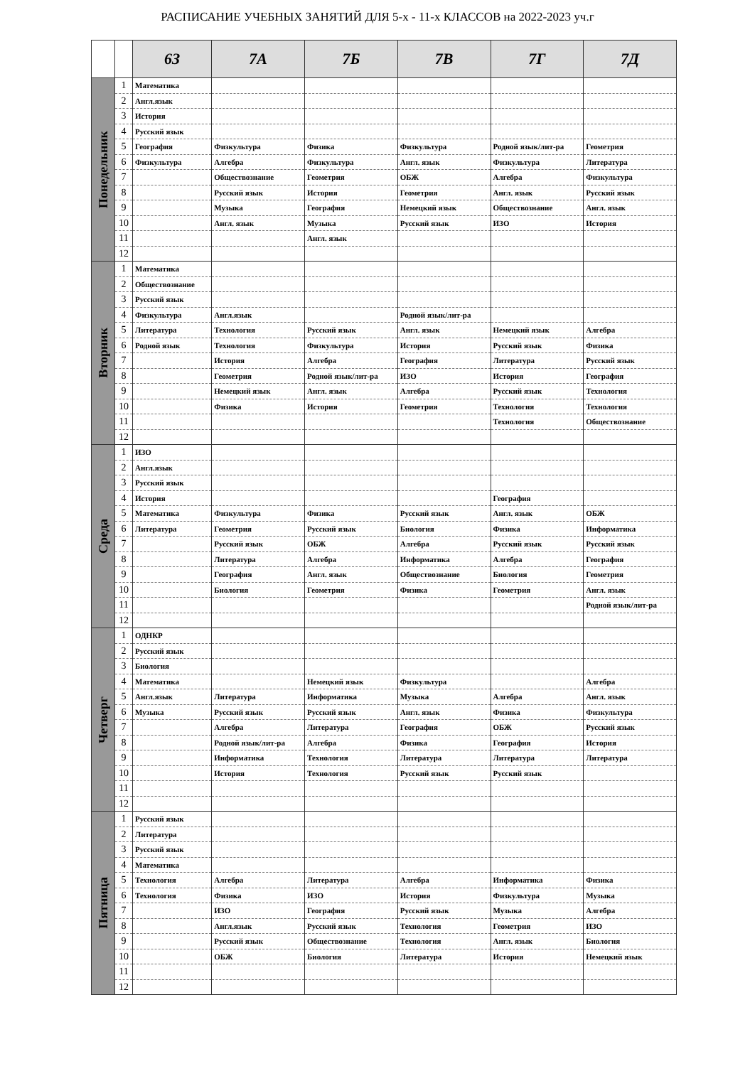РАСПИСАНИЕ УЧЕБНЫХ ЗАНЯТИЙ ДЛЯ 5-х - 11-х КЛАССОВ на 2022-2023 уч.г
| | | 6З | 7А | 7Б | 7В | 7Г | 7Д |
| --- | --- | --- | --- | --- | --- | --- | --- |
| Понедельник | 1 | Математика | | | | | |
| | 2 | Англ.язык | | | | | |
| | 3 | История | | | | | |
| | 4 | Русский язык | | | | | |
| | 5 | География | Физкультура | Физика | Физкультура | Родной язык/лит-ра | Геометрия |
| | 6 | Физкультура | Алгебра | Физкультура | Англ. язык | Физкультура | Литература |
| | 7 | | Обществознание | Геометрия | ОБЖ | Алгебра | Физкультура |
| | 8 | | Русский язык | История | Геометрия | Англ. язык | Русский язык |
| | 9 | | Музыка | География | Немецкий язык | Обществознание | Англ. язык |
| | 10 | | Англ. язык | Музыка | Русский язык | ИЗО | История |
| | 11 | | | Англ. язык | | | |
| | 12 | | | | | | |
| Вторник | 1 | Математика | | | | | |
| | 2 | Обществознание | | | | | |
| | 3 | Русский язык | | | | | |
| | 4 | Физкультура | Англ.язык | | Родной язык/лит-ра | | |
| | 5 | Литература | Технология | Русский язык | Англ. язык | Немецкий язык | Алгебра |
| | 6 | Родной язык | Технология | Физкультура | История | Русский язык | Физика |
| | 7 | | История | Алгебра | География | Литература | Русский язык |
| | 8 | | Геометрия | Родной язык/лит-ра | ИЗО | История | География |
| | 9 | | Немецкий язык | Англ. язык | Алгебра | Русский язык | Технология |
| | 10 | | Физика | История | Геометрия | Технология | Технология |
| | 11 | | | | | Технология | Обществознание |
| | 12 | | | | | | |
| Среда | 1 | ИЗО | | | | | |
| | 2 | Англ.язык | | | | | |
| | 3 | Русский язык | | | | | |
| | 4 | История | | | | География | |
| | 5 | Математика | Физкультура | Физика | Русский язык | Англ. язык | ОБЖ |
| | 6 | Литература | Геометрия | Русский язык | Биология | Физика | Информатика |
| | 7 | | Русский язык | ОБЖ | Алгебра | Русский язык | Русский язык |
| | 8 | | Литература | Алгебра | Информатика | Алгебра | География |
| | 9 | | География | Англ. язык | Обществознание | Биология | Геометрия |
| | 10 | | Биология | Геометрия | Физика | Геометрия | Англ. язык |
| | 11 | | | | | | Родной язык/лит-ра |
| | 12 | | | | | | |
| Четверг | 1 | ОДНКР | | | | | |
| | 2 | Русский язык | | | | | |
| | 3 | Биология | | | | | |
| | 4 | Математика | | Немецкий язык | Физкультура | | Алгебра |
| | 5 | Англ.язык | Литература | Информатика | Музыка | Алгебра | Англ. язык |
| | 6 | Музыка | Русский язык | Русский язык | Англ. язык | Физика | Физкультура |
| | 7 | | Алгебра | Литература | География | ОБЖ | Русский язык |
| | 8 | | Родной язык/лит-ра | Алгебра | Физика | География | История |
| | 9 | | Информатика | Технология | Литература | Литература | Литература |
| | 10 | | История | Технология | Русский язык | Русский язык | |
| | 11 | | | | | | |
| | 12 | | | | | | |
| Пятница | 1 | Русский язык | | | | | |
| | 2 | Литература | | | | | |
| | 3 | Русский язык | | | | | |
| | 4 | Математика | | | | | |
| | 5 | Технология | Алгебра | Литература | Алгебра | Информатика | Физика |
| | 6 | Технология | Физика | ИЗО | История | Физкультура | Музыка |
| | 7 | | ИЗО | География | Русский язык | Музыка | Алгебра |
| | 8 | | Англ.язык | Русский язык | Технология | Геометрия | ИЗО |
| | 9 | | Русский язык | Обществознание | Технология | Англ. язык | Биология |
| | 10 | | ОБЖ | Биология | Литература | История | Немецкий язык |
| | 11 | | | | | | |
| | 12 | | | | | | |